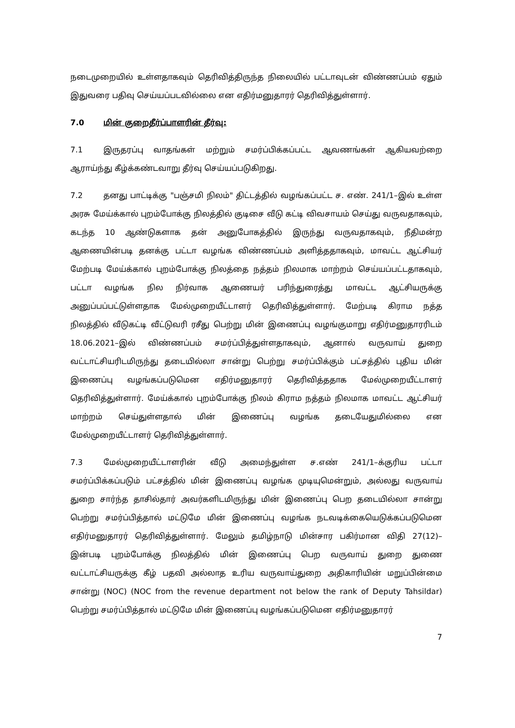நடைமுறையில் உள்ளதாகவும் தெரிவித்திருந்த நிலையில் பட்டாவுடன் விண்ணப்பம் ஏதும் இதுவரை பதிவு செய்யப்படவில்லை என எதிர்மனுதாரர் தெரிவித்துள்ளார்.
7.0 மின் குறைதீர்ப்பாளரின் தீர்வு:
7.1 இருதரப்பு வாதங்கள் மற்றும் சமர்ப்பிக்கப்பட்ட ஆவணங்கள் ஆகியவற்றை ஆராய்ந்து கீழ்க்கண்டவாறு தீர்வு செய்யப்படுகிறது.
7.2 தனது பாட்டிக்கு "பஞ்சமி நிலம்" திட்டத்தில் வழங்கப்பட்ட ச. எண். 241/1–இல் உள்ள அரசு மேய்க்கால் புறம்போக்கு நிலத்தில் குடிசை வீடு கட்டி விவசாயம் செய்து வருவதாகவும், கடந்த 10 ஆண்டுகளாக தன் அனுபோகத்தில் இருந்து வருவதாகவும், நீதிமன்ற ஆணையின்படி தனக்கு பட்டா வழங்க விண்ணப்பம் அளித்ததாகவும், மாவட்ட ஆட்சியர் மேற்படி மேய்க்கால் புறம்போக்கு நிலத்தை நத்தம் நிலமாக மாற்றம் செய்யப்பட்டதாகவும், பட்டா வழங்க நில நிர்வாக ஆணையர் பரிந்துரைத்து மாவட்ட ஆட்சியருக்கு அனுப்பப்பட்டுள்ளதாக மேல்முறையீட்டாளர் தெரிவித்துள்ளார். மேற்படி கிராம நத்த நிலத்தில் வீடுகட்டி வீட்டுவரி ரசீது பெற்று மின் இணைப்பு வழங்குமாறு எதிர்மனுதாரரிடம் 18.06.2021–இல் விண்ணப்பம் சமர்ப்பித்துள்ளதாகவும், ஆனால் வருவாய் துறை வட்டாட்சியரிடமிருந்து தடையில்லா சான்று பெற்று சமர்ப்பிக்கும் பட்சத்தில் புதிய மின் இணைப்பு வழங்கப்படுமென எதிர்மனுதாரர் தெரிவித்ததாக மேல்முறையீட்டாளர் தெரிவித்துள்ளார். மேய்க்கால் புறம்போக்கு நிலம் கிராம நத்தம் நிலமாக மாவட்ட ஆட்சியர் மாற்றம் செய்துள்ளதால் மின் இணைப்பு வழங்க தடையேதுமில்லை என மேல்முறையீட்டாளர் தெரிவித்துள்ளார்.
7.3 மேல்முறையீட்டாளரின் வீடு அமைந்துள்ள ச.எண் 241/1–க்குரிய பட்டா சமர்ப்பிக்கப்படும் பட்சத்தில் மின் இணைப்பு வழங்க முடியுமென்றும், அல்லது வருவாய் துறை சார்ந்த தாசில்தார் அவர்களிடமிருந்து மின் இணைப்பு பெற தடையில்லா சான்று பெற்று சமர்ப்பித்தால் மட்டுமே மின் இணைப்பு வழங்க நடவடிக்கையெடுக்கப்படுமென எதிர்மனுதாரர் தெரிவித்துள்ளார். மேலும் தமிழ்நாடு மின்சார பகிர்மான விதி 27(12)– இன்படி புறம்போக்கு நிலத்தில் மின் இணைப்பு பெற வருவாய் துறை துணை வட்டாட்சியருக்கு கீழ் பதவி அல்லாத உரிய வருவாய்துறை அதிகாரியின் மறுப்பின்மை சான்று (NOC) (NOC from the revenue department not below the rank of Deputy Tahsildar) பெற்று சமர்ப்பித்தால் மட்டுமே மின் இணைப்பு வழங்கப்படுமென எதிர்மனுதாரர்
7